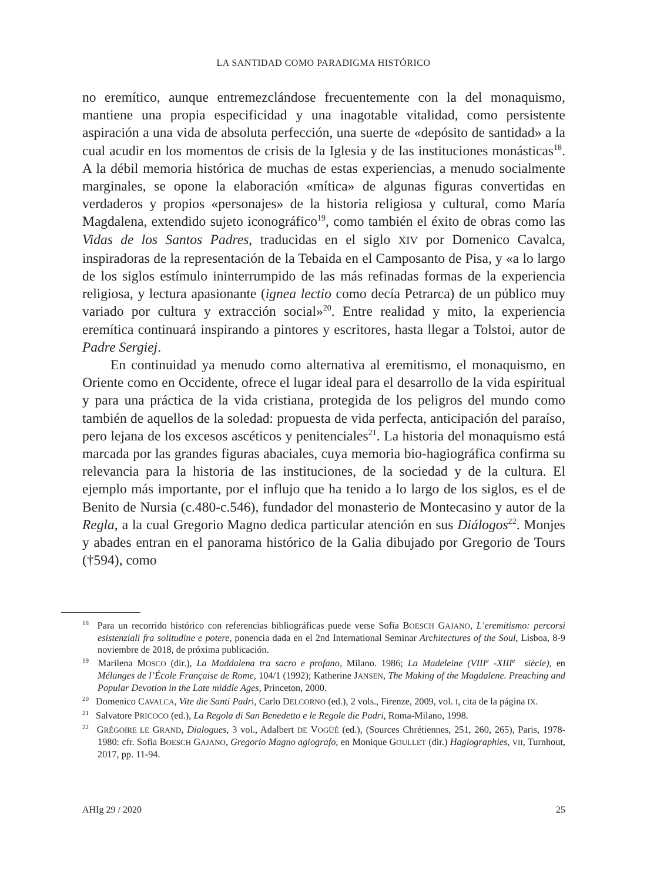LA SANTIDAD COMO PARADIGMA HISTÓRICO
no eremítico, aunque entremezclándose frecuentemente con la del monaquismo, mantiene una propia especificidad y una inagotable vitalidad, como persistente aspiración a una vida de absoluta perfección, una suerte de «depósito de santidad» a la cual acudir en los momentos de crisis de la Iglesia y de las instituciones monásticas<sup>18</sup>. A la débil memoria histórica de muchas de estas experiencias, a menudo socialmente marginales, se opone la elaboración «mítica» de algunas figuras convertidas en verdaderos y propios «personajes» de la historia religiosa y cultural, como María Magdalena, extendido sujeto iconográfico<sup>19</sup>, como también el éxito de obras como las Vidas de los Santos Padres, traducidas en el siglo XIV por Domenico Cavalca, inspiradoras de la representación de la Tebaida en el Camposanto de Pisa, y «a lo largo de los siglos estímulo ininterrumpido de las más refinadas formas de la experiencia religiosa, y lectura apasionante (ignea lectio como decía Petrarca) de un público muy variado por cultura y extracción social»<sup>20</sup>. Entre realidad y mito, la experiencia eremítica continuará inspirando a pintores y escritores, hasta llegar a Tolstoi, autor de Padre Sergiej.
En continuidad ya menudo como alternativa al eremitismo, el monaquismo, en Oriente como en Occidente, ofrece el lugar ideal para el desarrollo de la vida espiritual y para una práctica de la vida cristiana, protegida de los peligros del mundo como también de aquellos de la soledad: propuesta de vida perfecta, anticipación del paraíso, pero lejana de los excesos ascéticos y penitenciales<sup>21</sup>. La historia del monaquismo está marcada por las grandes figuras abaciales, cuya memoria bio-hagiográfica confirma su relevancia para la historia de las instituciones, de la sociedad y de la cultura. El ejemplo más importante, por el influjo que ha tenido a lo largo de los siglos, es el de Benito de Nursia (c.480-c.546), fundador del monasterio de Montecasino y autor de la Regla, a la cual Gregorio Magno dedica particular atención en sus Diálogos<sup>22</sup>. Monjes y abades entran en el panorama histórico de la Galia dibujado por Gregorio de Tours (†594), como
<sup>18</sup> Para un recorrido histórico con referencias bibliográficas puede verse Sofia BOESCH GAJANO, L’eremitismo: percorsi esistenziali fra solitudine e potere, ponencia dada en el 2nd International Seminar Architectures of the Soul, Lisboa, 8-9 noviembre de 2018, de próxima publicación.
<sup>19</sup> Marilena MOSCO (dir.), La Maddalena tra sacro e profano, Milano. 1986; La Madeleine (VIII<sup>e</sup>-XIII<sup>e</sup> siècle), en Mélanges de l’École Française de Rome, 104/1 (1992); Katherine JANSEN, The Making of the Magdalene. Preaching and Popular Devotion in the Late middle Ages, Princeton, 2000.
<sup>20</sup> Domenico CAVALCA, Vite die Santi Padri, Carlo DELCORNO (ed.), 2 vols., Firenze, 2009, vol. I, cita de la página IX.
<sup>21</sup> Salvatore PRICOCO (ed.), La Regola di San Benedetto e le Regole die Padri, Roma-Milano, 1998.
<sup>22</sup> GRÉGOIRE LE GRAND, Dialogues, 3 vol., Adalbert DE VOGÜÉ (ed.), (Sources Chrétiennes, 251, 260, 265), Paris, 1978-1980: cfr. Sofia BOESCH GAJANO, Gregorio Magno agiografo, en Monique GOULLET (dir.) Hagiographies, VII, Turnhout, 2017, pp. 11-94.
AHIg 29 / 2020 25